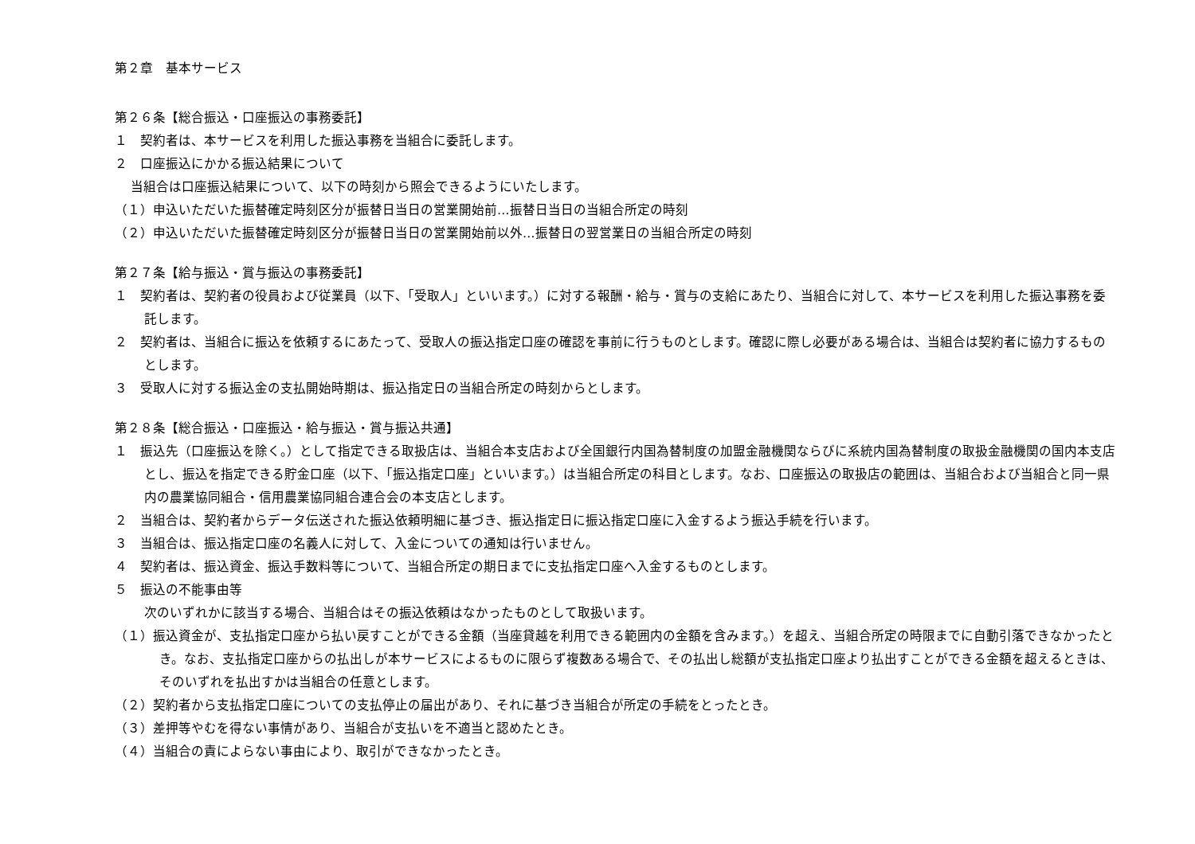第２章　基本サービス
第２６条【総合振込・口座振込の事務委託】
１　契約者は、本サービスを利用した振込事務を当組合に委託します。
２　口座振込にかかる振込結果について
当組合は口座振込結果について、以下の時刻から照会できるようにいたします。
（１）申込いただいた振替確定時刻区分が振替日当日の営業開始前…振替日当日の当組合所定の時刻
（２）申込いただいた振替確定時刻区分が振替日当日の営業開始前以外…振替日の翌営業日の当組合所定の時刻
第２７条【給与振込・賞与振込の事務委託】
１　契約者は、契約者の役員および従業員（以下、「受取人」といいます。）に対する報酬・給与・賞与の支給にあたり、当組合に対して、本サービスを利用した振込事務を委託します。
２　契約者は、当組合に振込を依頼するにあたって、受取人の振込指定口座の確認を事前に行うものとします。確認に際し必要がある場合は、当組合は契約者に協力するものとします。
３　受取人に対する振込金の支払開始時期は、振込指定日の当組合所定の時刻からとします。
第２８条【総合振込・口座振込・給与振込・賞与振込共通】
１　振込先（口座振込を除く。）として指定できる取扱店は、当組合本支店および全国銀行内国為替制度の加盟金融機関ならびに系統内国為替制度の取扱金融機関の国内本支店とし、振込を指定できる貯金口座（以下、「振込指定口座」といいます。）は当組合所定の科目とします。なお、口座振込の取扱店の範囲は、当組合および当組合と同一県内の農業協同組合・信用農業協同組合連合会の本支店とします。
２　当組合は、契約者からデータ伝送された振込依頼明細に基づき、振込指定日に振込指定口座に入金するよう振込手続を行います。
３　当組合は、振込指定口座の名義人に対して、入金についての通知は行いません。
４　契約者は、振込資金、振込手数料等について、当組合所定の期日までに支払指定口座へ入金するものとします。
５　振込の不能事由等
次のいずれかに該当する場合、当組合はその振込依頼はなかったものとして取扱います。
（１）振込資金が、支払指定口座から払い戻すことができる金額（当座貸越を利用できる範囲内の金額を含みます。）を超え、当組合所定の時限までに自動引落できなかったとき。なお、支払指定口座からの払出しが本サービスによるものに限らず複数ある場合で、その払出し総額が支払指定口座より払出すことができる金額を超えるときは、そのいずれを払出すかは当組合の任意とします。
（２）契約者から支払指定口座についての支払停止の届出があり、それに基づき当組合が所定の手続をとったとき。
（３）差押等やむを得ない事情があり、当組合が支払いを不適当と認めたとき。
（４）当組合の責によらない事由により、取引ができなかったとき。